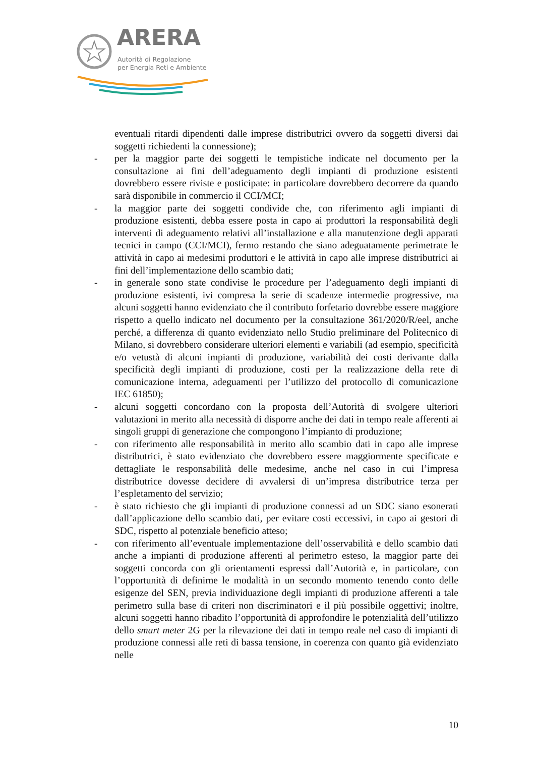ARERA
Autorità di Regolazione
per Energia Reti e Ambiente
eventuali ritardi dipendenti dalle imprese distributrici ovvero da soggetti diversi dai soggetti richiedenti la connessione);
- per la maggior parte dei soggetti le tempistiche indicate nel documento per la consultazione ai fini dell’adeguamento degli impianti di produzione esistenti dovrebbero essere riviste e posticipate: in particolare dovrebbero decorrere da quando sarà disponibile in commercio il CCI/MCI;
- la maggior parte dei soggetti condivide che, con riferimento agli impianti di produzione esistenti, debba essere posta in capo ai produttori la responsabilità degli interventi di adeguamento relativi all’installazione e alla manutenzione degli apparati tecnici in campo (CCI/MCI), fermo restando che siano adeguatamente perimetrate le attività in capo ai medesimi produttori e le attività in capo alle imprese distributrici ai fini dell’implementazione dello scambio dati;
- in generale sono state condivise le procedure per l’adeguamento degli impianti di produzione esistenti, ivi compresa la serie di scadenze intermedie progressive, ma alcuni soggetti hanno evidenziato che il contributo forfetario dovrebbe essere maggiore rispetto a quello indicato nel documento per la consultazione 361/2020/R/eel, anche perché, a differenza di quanto evidenziato nello Studio preliminare del Politecnico di Milano, si dovrebbero considerare ulteriori elementi e variabili (ad esempio, specificità e/o vetustà di alcuni impianti di produzione, variabilità dei costi derivante dalla specificità degli impianti di produzione, costi per la realizzazione della rete di comunicazione interna, adeguamenti per l’utilizzo del protocollo di comunicazione IEC 61850);
- alcuni soggetti concordano con la proposta dell’Autorità di svolgere ulteriori valutazioni in merito alla necessità di disporre anche dei dati in tempo reale afferenti ai singoli gruppi di generazione che compongono l’impianto di produzione;
- con riferimento alle responsabilità in merito allo scambio dati in capo alle imprese distributrici, è stato evidenziato che dovrebbero essere maggiormente specificate e dettagliate le responsabilità delle medesime, anche nel caso in cui l’impresa distributrice dovesse decidere di avvalersi di un’impresa distributrice terza per l’espletamento del servizio;
- è stato richiesto che gli impianti di produzione connessi ad un SDC siano esonerati dall’applicazione dello scambio dati, per evitare costi eccessivi, in capo ai gestori di SDC, rispetto al potenziale beneficio atteso;
- con riferimento all’eventuale implementazione dell’osservabilità e dello scambio dati anche a impianti di produzione afferenti al perimetro esteso, la maggior parte dei soggetti concorda con gli orientamenti espressi dall’Autorità e, in particolare, con l’opportunità di definirne le modalità in un secondo momento tenendo conto delle esigenze del SEN, previa individuazione degli impianti di produzione afferenti a tale perimetro sulla base di criteri non discriminatori e il più possibile oggettivi; inoltre, alcuni soggetti hanno ribadito l’opportunità di approfondire le potenzialità dell’utilizzo dello smart meter 2G per la rilevazione dei dati in tempo reale nel caso di impianti di produzione connessi alle reti di bassa tensione, in coerenza con quanto già evidenziato nelle
10